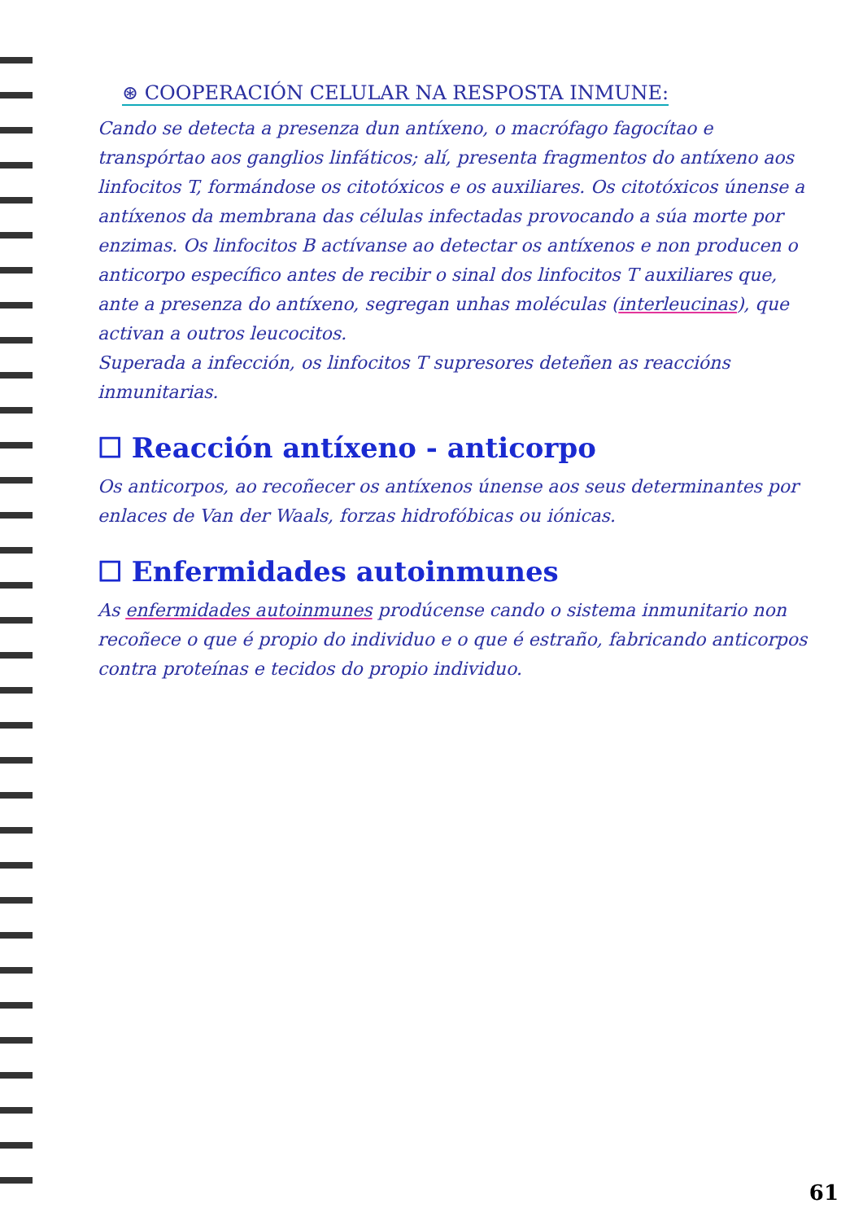⊛ COOPERACIÓN CELULAR NA RESPOSTA INMUNE:
Cando se detecta a presenza dun antíxeno, o macrófago fagocítao e transpórtao aos ganglios linfáticos; alí, presenta fragmentos do antíxeno aos linfocitos T, formándose os citotóxicos e os auxiliares. Os citotóxicos únense a antíxenos da membrana das células infectadas provocando a súa morte por enzimas. Os linfocitos B actívanse ao detectar os antíxenos e non producen o anticorpo específico antes de recibir o sinal dos linfocitos T auxiliares que, ante a presenza do antíxeno, segregan unhas moléculas (interleucinas), que activan a outros leucocitos.
Superada a infección, os linfocitos T supresores deteñen as reaccións inmunitarias.
☐ Reacción antíxeno - anticorpo
Os anticorpos, ao recoñecer os antíxenos únense aos seus determinantes por enlaces de Van der Waals, forzas hidrofóbicas ou iónicas.
☐ Enfermidades autoinmunes
As enfermidades autoinmunes prodúcense cando o sistema inmunitario non recoñece o que é propio do individuo e o que é estraño, fabricando anticorpos contra proteínas e tecidos do propio individuo.
61